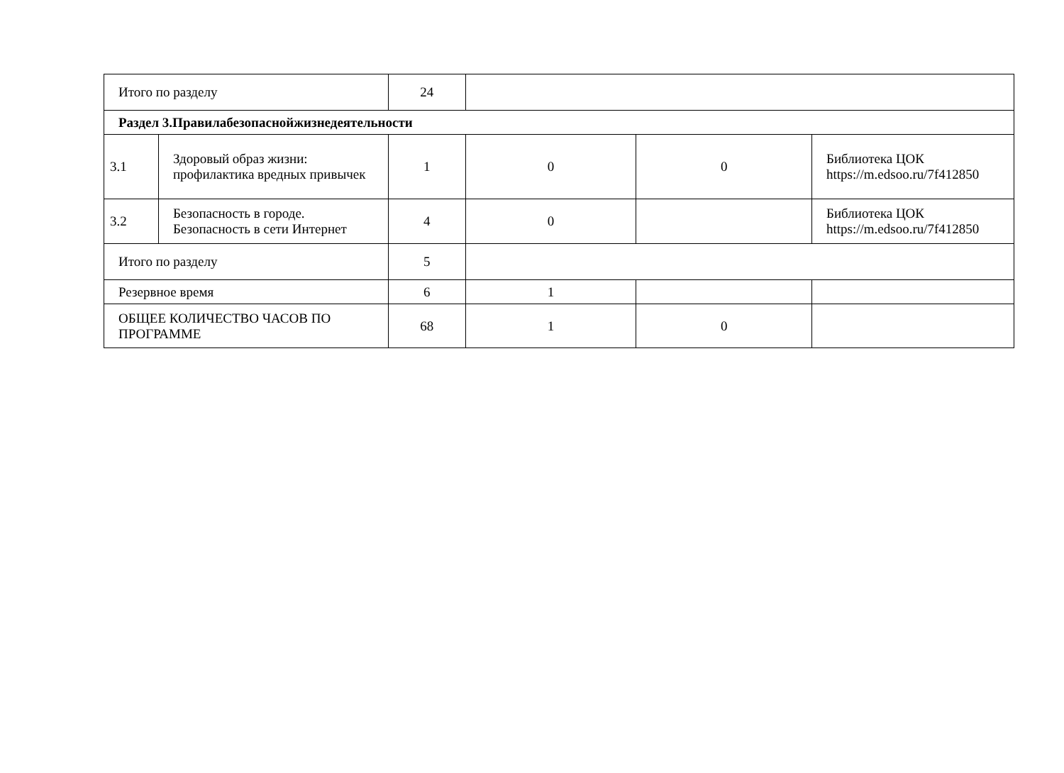| Итого по разделу | | 24 | | | |
| Раздел 3.Правилабезопаснойжизнедеятельности | | | | | |
| 3.1 | Здоровый образ жизни: профилактика вредных привычек | 1 | 0 | 0 | Библиотека ЦОК https://m.edsoo.ru/7f412850 |
| 3.2 | Безопасность в городе. Безопасность в сети Интернет | 4 | 0 | | Библиотека ЦОК https://m.edsoo.ru/7f412850 |
| Итого по разделу | | 5 | | | |
| Резервное время | | 6 | 1 | | |
| ОБЩЕЕ КОЛИЧЕСТВО ЧАСОВ ПО ПРОГРАММЕ | | 68 | 1 | 0 | |